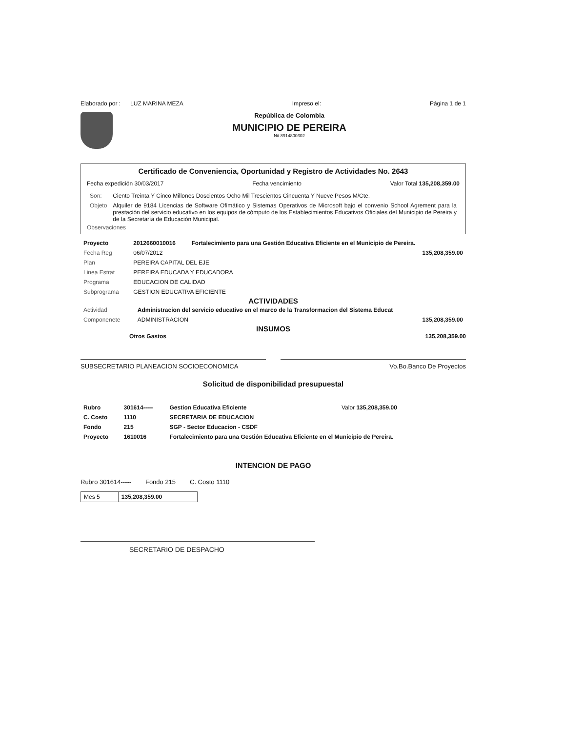Elaborado por : LUZ MARINA MEZA Impreso el: Página 1 de 1
República de Colombia
MUNICIPIO DE PEREIRA
Nit 8914800302
Certificado de Conveniencia, Oportunidad y Registro de Actividades No. 2643
Fecha expedición 30/03/2017 Fecha vencimiento Valor Total 135,208,359.00
| Son: | Ciento Treinta Y Cinco Millones Doscientos Ocho Mil Trescientos Cincuenta Y Nueve Pesos M/Cte. |
| Objeto | Alquiler de 9184 Licencias de Software Ofimático y Sistemas Operativos de Microsoft bajo el convenio School Agrement para la prestación del servicio educativo en los equipos de cómputo de los Establecimientos Educativos Oficiales del Municipio de Pereira y de la Secretaría de Educación Municipal. |
Observaciones
| Proyecto | 2012660010016 | Fortalecimiento para una Gestión Educativa Eficiente en el Municipio de Pereira. | |
| Fecha Reg | 06/07/2012 | | 135,208,359.00 |
| Plan | PEREIRA CAPITAL DEL EJE | | |
| Linea Estrat | PEREIRA EDUCADA Y EDUCADORA | | |
| Programa | EDUCACION DE CALIDAD | | |
| Subprograma | GESTION EDUCATIVA EFICIENTE | | |
ACTIVIDADES
| Actividad | Administracion del servicio educativo en el marco de la Transformacion del Sistema Educat | |
| Componenete | ADMINISTRACION | 135,208,359.00 |
INSUMOS
Otros Gastos 135,208,359.00
SUBSECRETARIO PLANEACION SOCIOECONOMICA Vo.Bo.Banco De Proyectos
Solicitud de disponibilidad presupuestal
| Rubro | 301614----- | Gestion Educativa Eficiente | Valor 135,208,359.00 |
| C. Costo | 1110 | SECRETARIA DE EDUCACION | |
| Fondo | 215 | SGP - Sector Educacion - CSDF | |
| Proyecto | 1610016 | Fortalecimiento para una Gestión Educativa Eficiente en el Municipio de Pereira. | |
INTENCION DE PAGO
Rubro 301614----- Fondo 215 C. Costo 1110
| Mes 5 | 135,208,359.00 |
SECRETARIO DE DESPACHO